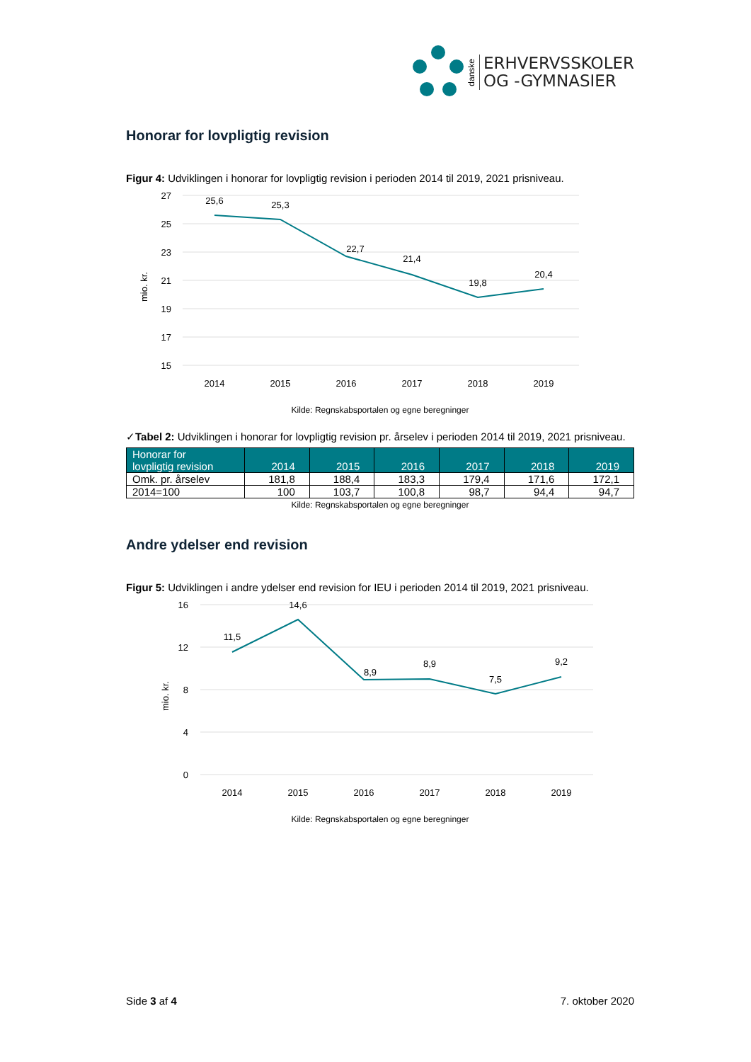danske
ERHVERVSSKOLER
OG -GYMNASIER
Honorar for lovpligtig revision
Figur 4: Udviklingen i honorar for lovpligtig revision i perioden 2014 til 2019, 2021 prisniveau.
mio. kr.
27
25
23
21
19
17
15
25,6
25,3
22,7
21,4
19,8
20,4
2014
2015
2016
2017
2018
2019
Kilde: Regnskabsportalen og egne beregninger
✓Tabel 2: Udviklingen i honorar for lovpligtig revision pr. årselev i perioden 2014 til 2019, 2021 prisniveau.
| Honorar for lovpligtig revision | 2014 | 2015 | 2016 | 2017 | 2018 | 2019 |
| --- | --- | --- | --- | --- | --- | --- |
| Omk. pr. årselev | 181,8 | 188,4 | 183,3 | 179,4 | 171,6 | 172,1 |
| 2014=100 | 100 | 103,7 | 100,8 | 98,7 | 94,4 | 94,7 |
Kilde: Regnskabsportalen og egne beregninger
Andre ydelser end revision
Figur 5: Udviklingen i andre ydelser end revision for IEU i perioden 2014 til 2019, 2021 prisniveau.
mio. kr.
16
12
8
4
0
11,5
14,6
8,9
8,9
7,5
9,2
2014
2015
2016
2017
2018
2019
Kilde: Regnskabsportalen og egne beregninger
Side 3 af 4 7. oktober 2020